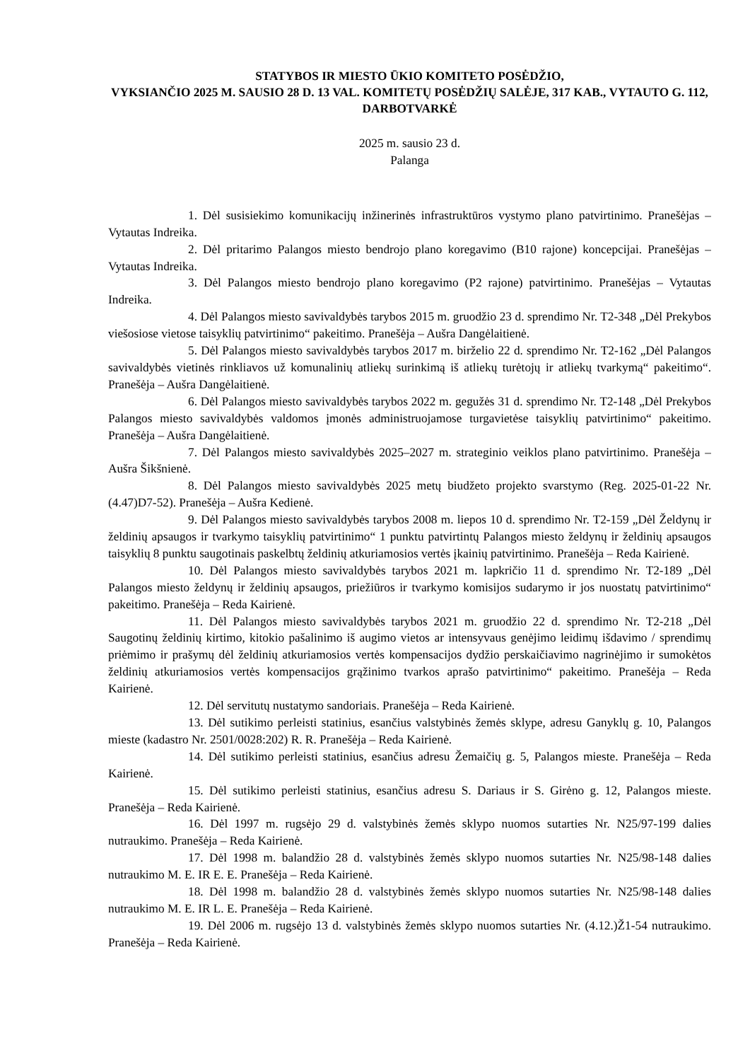STATYBOS IR MIESTO ŪKIO KOMITETO POSĖDŽIO,
VYKSIANČIO 2025 M. SAUSIO 28 D. 13 VAL. KOMITETŲ POSĖDŽIŲ SALĖJE, 317 KAB., VYTAUTO G. 112, DARBOTVARKĖ
2025 m. sausio 23 d.
Palanga
1. Dėl susisiekimo komunikacijų inžinerinės infrastruktūros vystymo plano patvirtinimo. Pranešėjas – Vytautas Indreika.
2. Dėl pritarimo Palangos miesto bendrojo plano koregavimo (B10 rajone) koncepcijai. Pranešėjas – Vytautas Indreika.
3. Dėl Palangos miesto bendrojo plano koregavimo (P2 rajone) patvirtinimo. Pranešėjas – Vytautas Indreika.
4. Dėl Palangos miesto savivaldybės tarybos 2015 m. gruodžio 23 d. sprendimo Nr. T2-348 „Dėl Prekybos viešosiose vietose taisyklių patvirtinimo“ pakeitimo. Pranešėja – Aušra Dangėlaitienė.
5. Dėl Palangos miesto savivaldybės tarybos 2017 m. birželio 22 d. sprendimo Nr. T2-162 „Dėl Palangos savivaldybės vietinės rinkliavos už komunalinių atliekų surinkimą iš atliekų turėtojų ir atliekų tvarkymą“ pakeitimo“. Pranešėja – Aušra Dangėlaitienė.
6. Dėl Palangos miesto savivaldybės tarybos 2022 m. gegužės 31 d. sprendimo Nr. T2-148 „Dėl Prekybos Palangos miesto savivaldybės valdomos įmonės administruojamose turgavietėse taisyklių patvirtinimo“ pakeitimo. Pranešėja – Aušra Dangėlaitienė.
7. Dėl Palangos miesto savivaldybės 2025–2027 m. strateginio veiklos plano patvirtinimo. Pranešėja – Aušra Šikšnienė.
8. Dėl Palangos miesto savivaldybės 2025 metų biudžeto projekto svarstymo (Reg. 2025-01-22 Nr. (4.47)D7-52). Pranešėja – Aušra Kedienė.
9. Dėl Palangos miesto savivaldybės tarybos 2008 m. liepos 10 d. sprendimo Nr. T2-159 „Dėl Želdynų ir želdinių apsaugos ir tvarkymo taisyklių patvirtinimo“ 1 punktu patvirtintų Palangos miesto želdynų ir želdinių apsaugos taisyklių 8 punktu saugotinais paskelbtų želdinių atkuriamosios vertės įkainių patvirtinimo. Pranešėja – Reda Kairienė.
10. Dėl Palangos miesto savivaldybės tarybos 2021 m. lapkričio 11 d. sprendimo Nr. T2-189 „Dėl Palangos miesto želdynų ir želdinių apsaugos, priežiūros ir tvarkymo komisijos sudarymo ir jos nuostatų patvirtinimo“ pakeitimo. Pranešėja – Reda Kairienė.
11. Dėl Palangos miesto savivaldybės tarybos 2021 m. gruodžio 22 d. sprendimo Nr. T2-218 „Dėl Saugotinų želdinių kirtimo, kitokio pašalinimo iš augimo vietos ar intensyvaus genėjimo leidimų išdavimo / sprendimų priėmimo ir prašymų dėl želdinių atkuriamosios vertės kompensacijos dydžio perskaičiavimo nagrinėjimo ir sumokėtos želdinių atkuriamosios vertės kompensacijos grąžinimo tvarkos aprašo patvirtinimo“ pakeitimo. Pranešėja – Reda Kairienė.
12. Dėl servitutų nustatymo sandoriais. Pranešėja – Reda Kairienė.
13. Dėl sutikimo perleisti statinius, esančius valstybinės žemės sklype, adresu Ganyklų g. 10, Palangos mieste (kadastro Nr. 2501/0028:202) R. R. Pranešėja – Reda Kairienė.
14. Dėl sutikimo perleisti statinius, esančius adresu Žemaičių g. 5, Palangos mieste. Pranešėja – Reda Kairienė.
15. Dėl sutikimo perleisti statinius, esančius adresu S. Dariaus ir S. Girėno g. 12, Palangos mieste. Pranešėja – Reda Kairienė.
16. Dėl 1997 m. rugsėjo 29 d. valstybinės žemės sklypo nuomos sutarties Nr. N25/97-199 dalies nutraukimo. Pranešėja – Reda Kairienė.
17. Dėl 1998 m. balandžio 28 d. valstybinės žemės sklypo nuomos sutarties Nr. N25/98-148 dalies nutraukimo M. E. IR E. E. Pranešėja – Reda Kairienė.
18. Dėl 1998 m. balandžio 28 d. valstybinės žemės sklypo nuomos sutarties Nr. N25/98-148 dalies nutraukimo M. E. IR L. E. Pranešėja – Reda Kairienė.
19. Dėl 2006 m. rugsėjo 13 d. valstybinės žemės sklypo nuomos sutarties Nr. (4.12.)Ž1-54 nutraukimo. Pranešėja – Reda Kairienė.